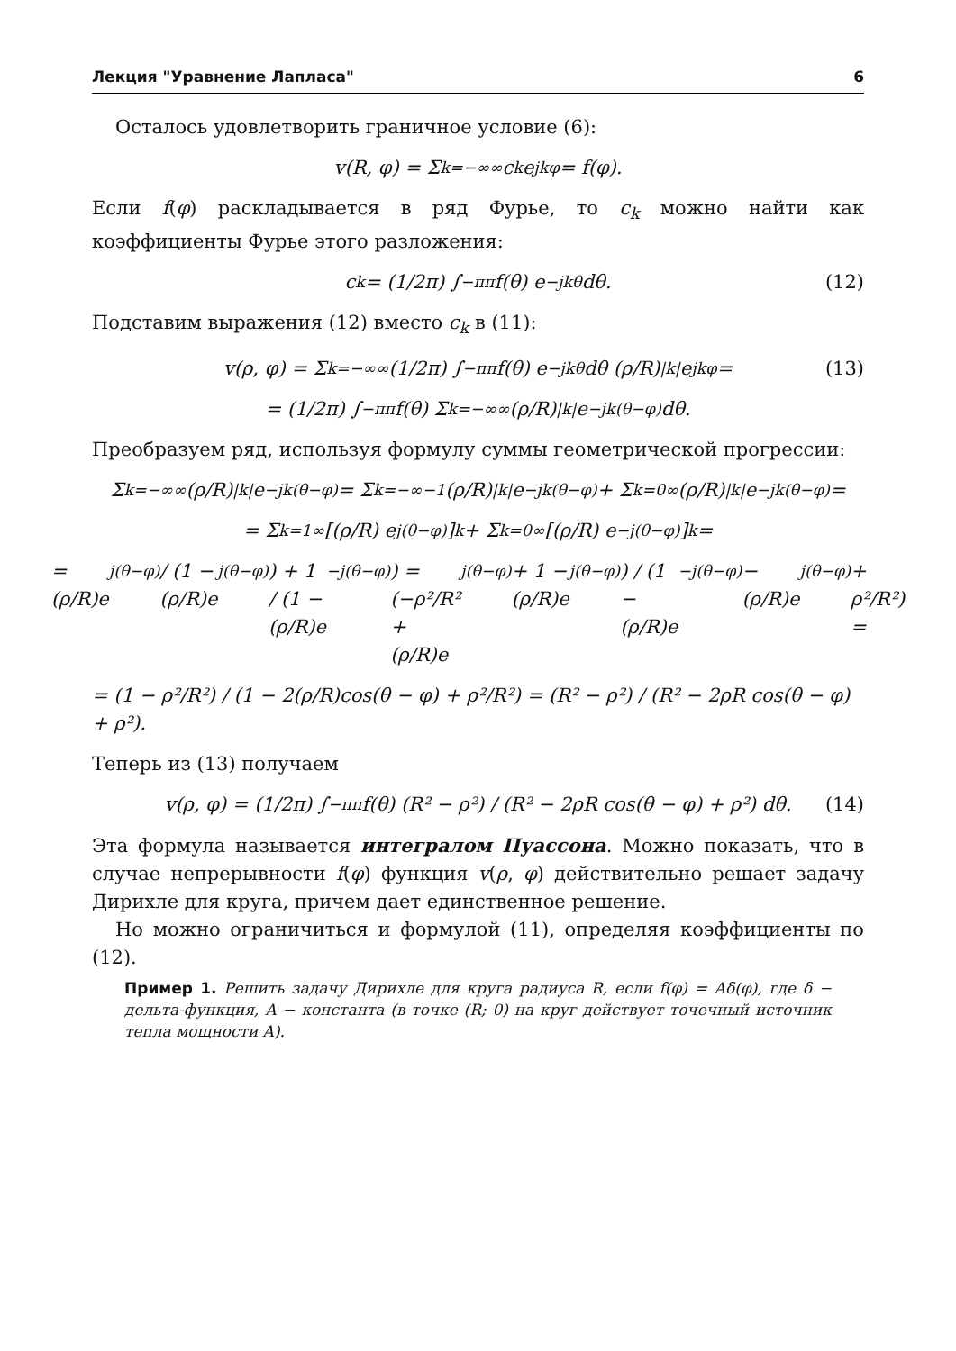Лекция "Уравнение Лапласа" 6
Осталось удовлетворить граничное условие (6):
v(R, φ) = Σ<sub>k=−∞</sub><sup>∞</sup> c<sub>k</sub>e<sup>jkφ</sup> = f(φ).
Если f(φ) раскладывается в ряд Фурье, то c<sub>k</sub> можно найти как коэффициенты Фурье этого разложения:
c<sub>k</sub> = (1/2π) ∫<sub>−π</sub><sup>π</sup> f(θ) e<sup>−jkθ</sup> dθ. (12)
Подставим выражения (12) вместо c<sub>k</sub> в (11):
v(ρ, φ) = Σ<sub>k=−∞</sub><sup>∞</sup> (1/2π) ∫<sub>−π</sub><sup>π</sup> f(θ) e<sup>−jkθ</sup> dθ (ρ/R)<sup>|k|</sup> e<sup>jkφ</sup> = (13)
= (1/2π) ∫<sub>−π</sub><sup>π</sup> f(θ) Σ<sub>k=−∞</sub><sup>∞</sup> (ρ/R)<sup>|k|</sup> e<sup>−jk(θ−φ)</sup>dθ.
Преобразуем ряд, используя формулу суммы геометрической прогрессии:
Σ<sub>k=−∞</sub><sup>∞</sup> (ρ/R)<sup>|k|</sup> e<sup>−jk(θ−φ)</sup> = Σ<sub>k=−∞</sub><sup>−1</sup> (ρ/R)<sup>|k|</sup> e<sup>−jk(θ−φ)</sup> + Σ<sub>k=0</sub><sup>∞</sup> (ρ/R)<sup>|k|</sup> e<sup>−jk(θ−φ)</sup> =
= Σ<sub>k=1</sub><sup>∞</sup> [(ρ/R) e<sup>j(θ−φ)</sup>]<sup>k</sup> + Σ<sub>k=0</sub><sup>∞</sup> [(ρ/R) e<sup>−j(θ−φ)</sup>]<sup>k</sup> =
= (ρ/R)e<sup>j(θ−φ)</sup> / (1 − (ρ/R)e<sup>j(θ−φ)</sup>) + 1 / (1 − (ρ/R)e<sup>−j(θ−φ)</sup>) = (−ρ²/R² + (ρ/R)e<sup>j(θ−φ)</sup> + 1 − (ρ/R)e<sup>j(θ−φ)</sup>) / (1 − (ρ/R)e<sup>−j(θ−φ)</sup> − (ρ/R)e<sup>j(θ−φ)</sup> + ρ²/R²) =
= (1 − ρ²/R²) / (1 − 2(ρ/R)cos(θ − φ) + ρ²/R²) = (R² − ρ²) / (R² − 2ρR cos(θ − φ) + ρ²).
Теперь из (13) получаем
v(ρ, φ) = (1/2π) ∫<sub>−π</sub><sup>π</sup> f(θ) (R² − ρ²) / (R² − 2ρR cos(θ − φ) + ρ²) dθ. (14)
Эта формула называется интегралом Пуассона. Можно показать, что в случае непрерывности f(φ) функция v(ρ, φ) действительно решает задачу Дирихле для круга, причем дает единственное решение.
Но можно ограничиться и формулой (11), определяя коэффициенты по (12).
Пример 1. Решить задачу Дирихле для круга радиуса R, если f(φ) = Aδ(φ), где δ − дельта-функция, A − константа (в точке (R; 0) на круг действует точечный источник тепла мощности A).